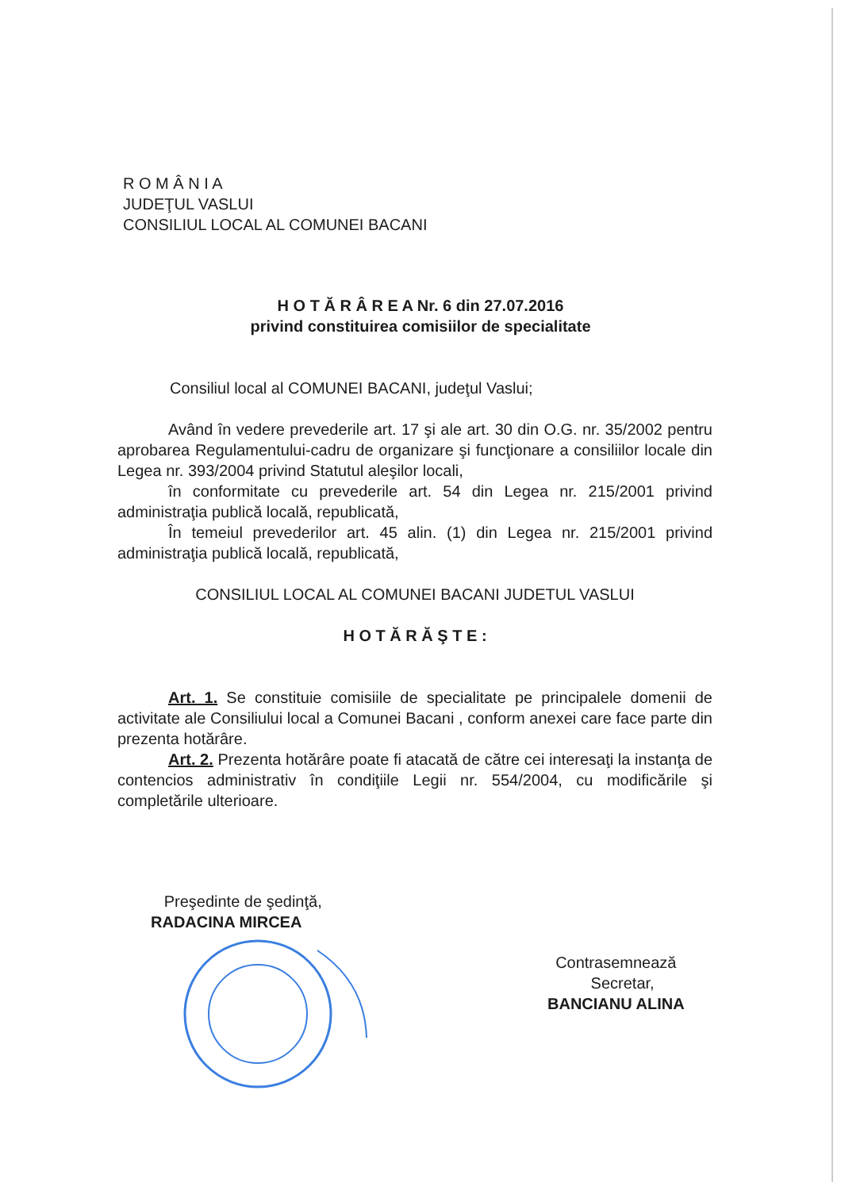R O M Â N I A
JUDEŢUL VASLUI
CONSILIUL LOCAL AL COMUNEI BACANI
H O T Ă R Â R E A Nr. 6 din 27.07.2016
privind constituirea comisiilor de specialitate
Consiliul local al COMUNEI BACANI, judeţul Vaslui;
Având în vedere prevederile art. 17 şi ale art. 30 din O.G. nr. 35/2002 pentru aprobarea Regulamentului-cadru de organizare şi funcţionare a consiliilor locale din Legea nr. 393/2004 privind Statutul aleşilor locali,
în conformitate cu prevederile art. 54 din Legea nr. 215/2001 privind administraţia publică locală, republicată,
În temeiul prevederilor art. 45 alin. (1) din Legea nr. 215/2001 privind administraţia publică locală, republicată,
CONSILIUL LOCAL AL COMUNEI BACANI JUDETUL VASLUI
H O T Ă R Ă Ş T E :
Art. 1. Se constituie comisiile de specialitate pe principalele domenii de activitate ale Consiliului local a Comunei Bacani , conform anexei care face parte din prezenta hotărâre.
Art. 2. Prezenta hotărâre poate fi atacată de către cei interesaţi la instanţa de contencios administrativ în condiţiile Legii nr. 554/2004, cu modificările şi completările ulterioare.
Preşedinte de şedinţă,
RADACINA MIRCEA
Contrasemnează
Secretar,
BANCIANU ALINA